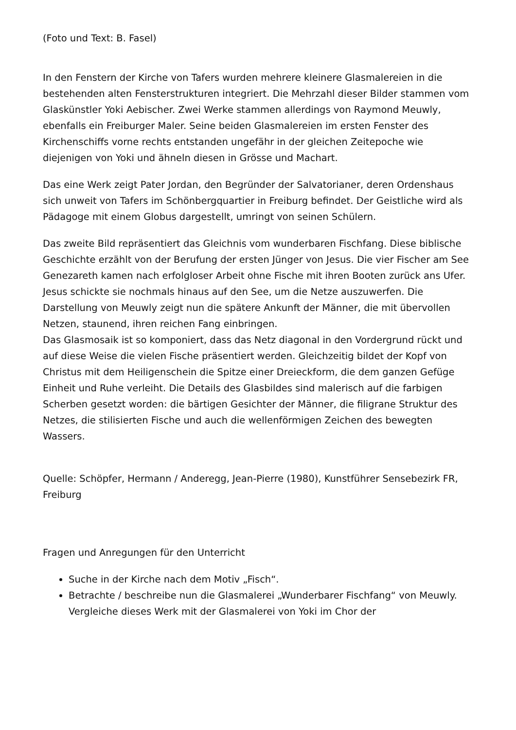(Foto und Text: B. Fasel)
In den Fenstern der Kirche von Tafers wurden mehrere kleinere Glasmalereien in die bestehenden alten Fensterstrukturen integriert. Die Mehrzahl dieser Bilder stammen vom Glaskünstler Yoki Aebischer. Zwei Werke stammen allerdings von Raymond Meuwly, ebenfalls ein Freiburger Maler. Seine beiden Glasmalereien im ersten Fenster des Kirchenschiffs vorne rechts entstanden ungefähr in der gleichen Zeitepoche wie diejenigen von Yoki und ähneln diesen in Grösse und Machart.
Das eine Werk zeigt Pater Jordan, den Begründer der Salvatorianer, deren Ordenshaus sich unweit von Tafers im Schönbergquartier in Freiburg befindet. Der Geistliche wird als Pädagoge mit einem Globus dargestellt, umringt von seinen Schülern.
Das zweite Bild repräsentiert das Gleichnis vom wunderbaren Fischfang. Diese biblische Geschichte erzählt von der Berufung der ersten Jünger von Jesus. Die vier Fischer am See Genezareth kamen nach erfolgloser Arbeit ohne Fische mit ihren Booten zurück ans Ufer. Jesus schickte sie nochmals hinaus auf den See, um die Netze auszuwerfen. Die Darstellung von Meuwly zeigt nun die spätere Ankunft der Männer, die mit übervollen Netzen, staunend, ihren reichen Fang einbringen.
Das Glasmosaik ist so komponiert, dass das Netz diagonal in den Vordergrund rückt und auf diese Weise die vielen Fische präsentiert werden. Gleichzeitig bildet der Kopf von Christus mit dem Heiligenschein die Spitze einer Dreieckform, die dem ganzen Gefüge Einheit und Ruhe verleiht. Die Details des Glasbildes sind malerisch auf die farbigen Scherben gesetzt worden: die bärtigen Gesichter der Männer, die filigrane Struktur des Netzes, die stilisierten Fische und auch die wellenförmigen Zeichen des bewegten Wassers.
Quelle: Schöpfer, Hermann / Anderegg, Jean-Pierre (1980), Kunstführer Sensebezirk FR, Freiburg
Fragen und Anregungen für den Unterricht
Suche in der Kirche nach dem Motiv „Fisch“.
Betrachte / beschreibe nun die Glasmalerei „Wunderbarer Fischfang“ von Meuwly. Vergleiche dieses Werk mit der Glasmalerei von Yoki im Chor der